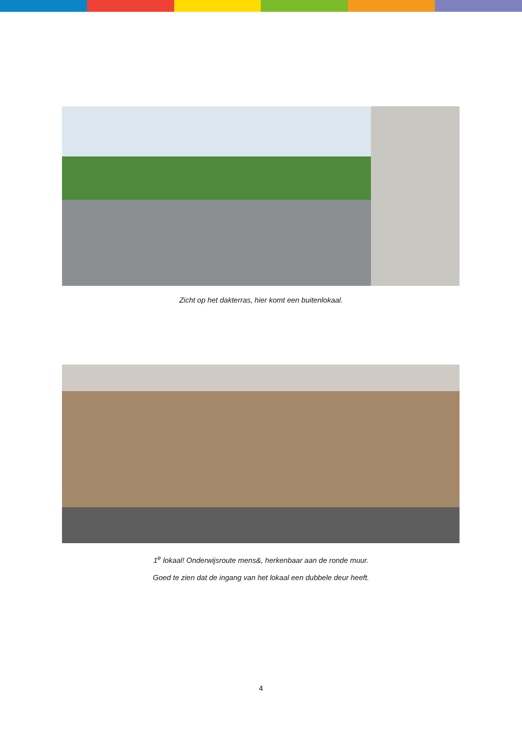Zicht op het dakterras, hier komt een buitenlokaal.
1<sup>e</sup> lokaal! Onderwijsroute mens&, herkenbaar aan de ronde muur.
Goed te zien dat de ingang van het lokaal een dubbele deur heeft.
4